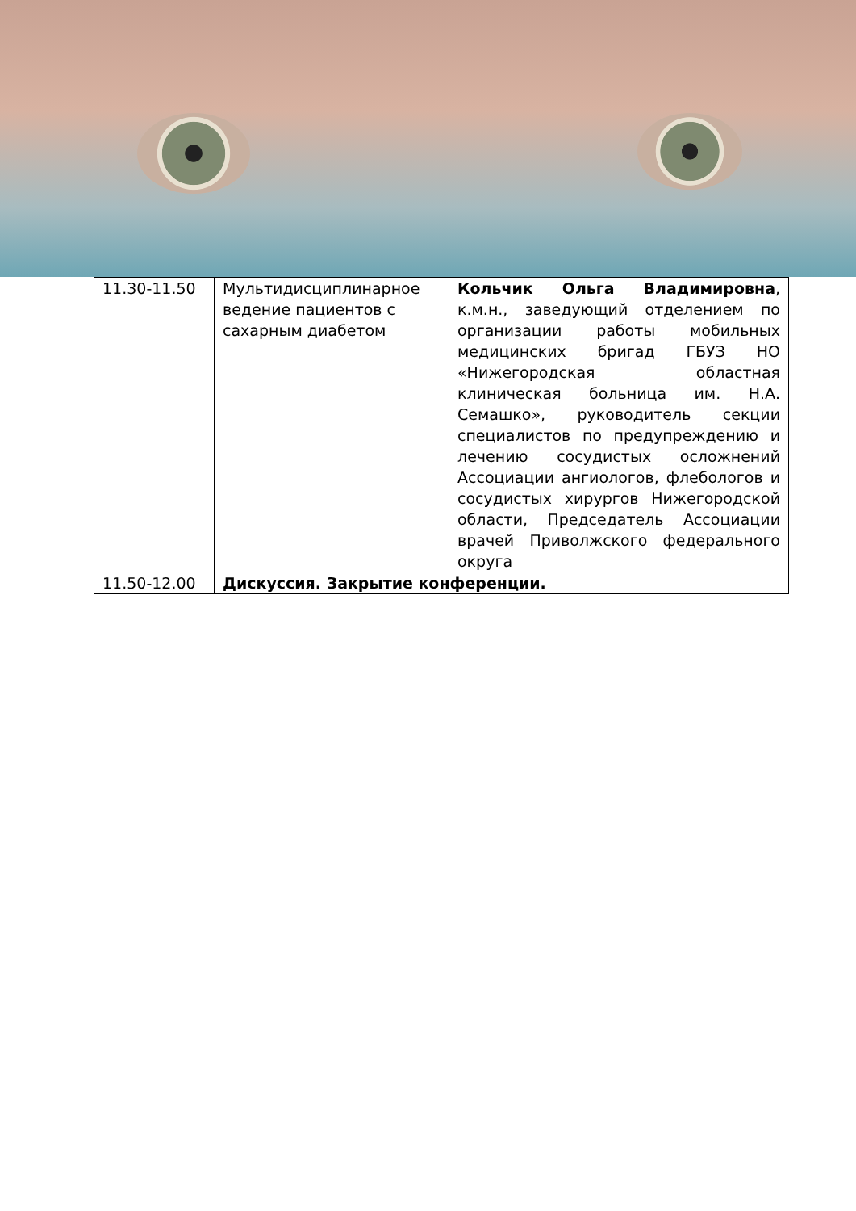| 11.30-11.50 | Мультидисциплинарное ведение пациентов с сахарным диабетом | Кольчик Ольга Владимировна , к.м.н., заведующий отделением по организации работы мобильных медицинских бригад ГБУЗ НО «Нижегородская областная клиническая больница им. Н.А. Семашко», руководитель секции специалистов по предупреждению и лечению сосудистых осложнений Ассоциации ангиологов, флебологов и сосудистых хирургов Нижегородской области, Председатель Ассоциации врачей Приволжского федерального округа |
| 11.50-12.00 | Дискуссия. Закрытие конференции. | |